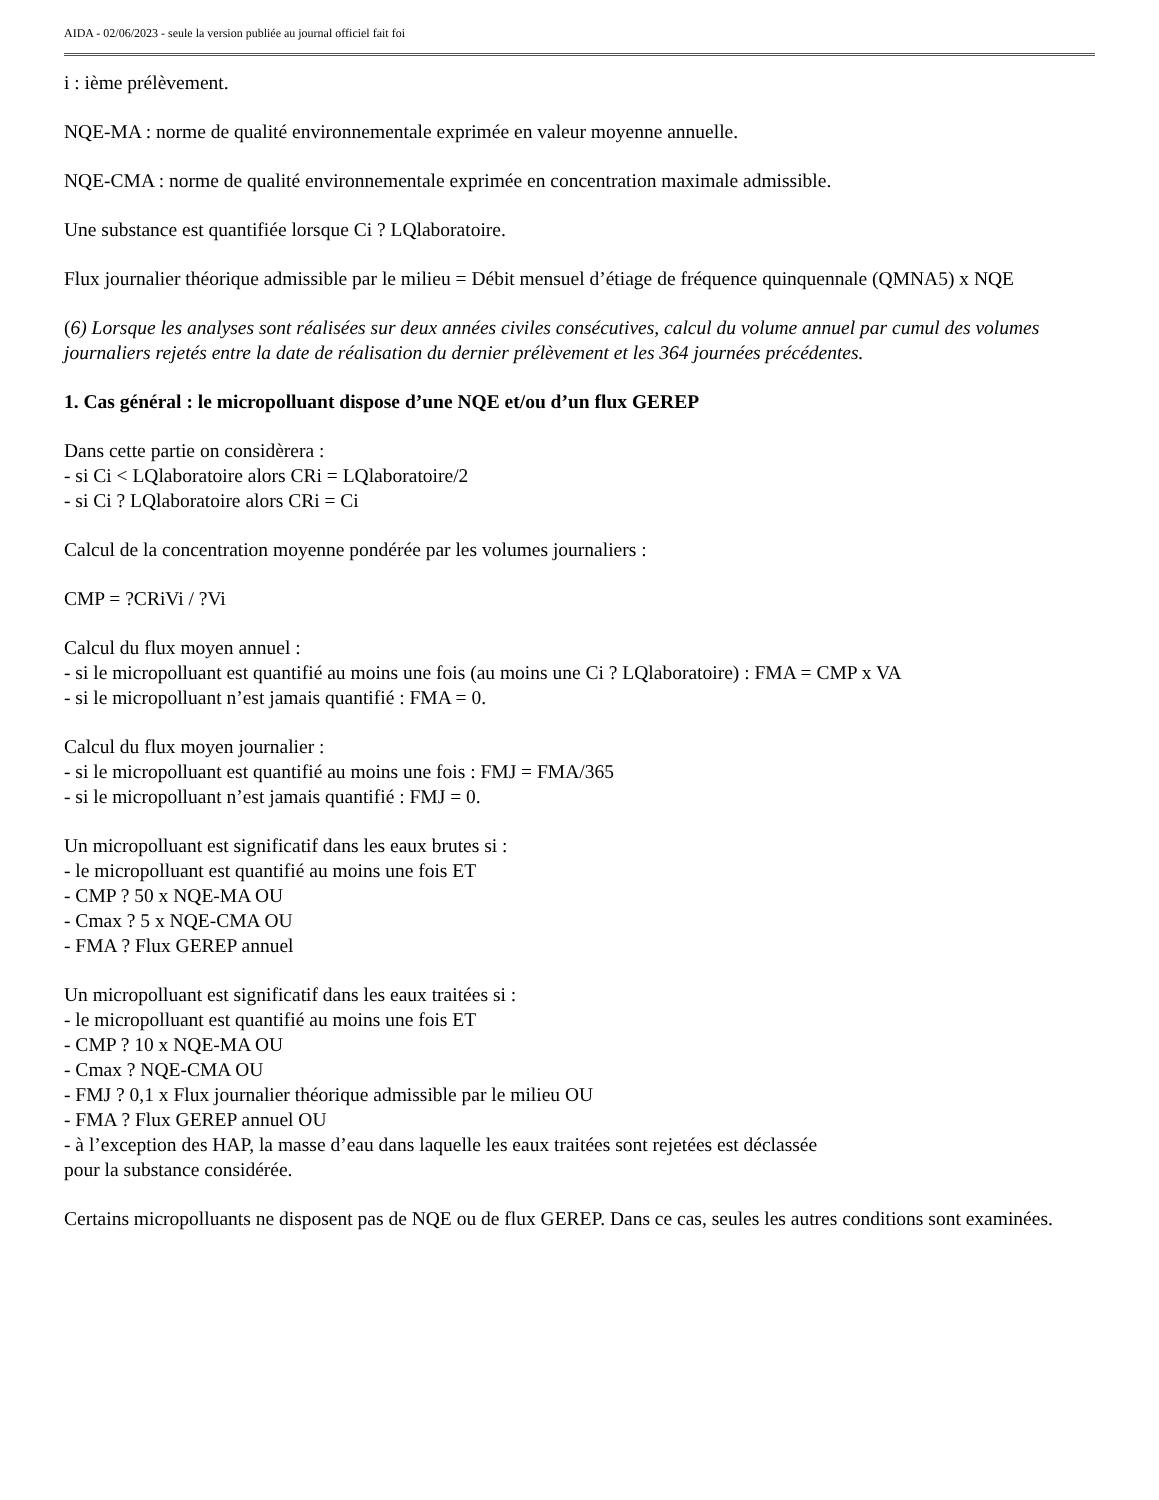AIDA - 02/06/2023 - seule la version publiée au journal officiel fait foi
i : ième prélèvement.
NQE-MA : norme de qualité environnementale exprimée en valeur moyenne annuelle.
NQE-CMA : norme de qualité environnementale exprimée en concentration maximale admissible.
Une substance est quantifiée lorsque Ci ? LQlaboratoire.
Flux journalier théorique admissible par le milieu = Débit mensuel d’étiage de fréquence quinquennale (QMNA5) x NQE
(6) Lorsque les analyses sont réalisées sur deux années civiles consécutives, calcul du volume annuel par cumul des volumes journaliers rejetés entre la date de réalisation du dernier prélèvement et les 364 journées précédentes.
1. Cas général : le micropolluant dispose d’une NQE et/ou d’un flux GEREP
Dans cette partie on considèrera :
- si Ci < LQlaboratoire alors CRi = LQlaboratoire/2
- si Ci ? LQlaboratoire alors CRi = Ci
Calcul de la concentration moyenne pondérée par les volumes journaliers :
CMP = ?CRiVi / ?Vi
Calcul du flux moyen annuel :
- si le micropolluant est quantifié au moins une fois (au moins une Ci ? LQlaboratoire) : FMA = CMP x VA
- si le micropolluant n’est jamais quantifié : FMA = 0.
Calcul du flux moyen journalier :
- si le micropolluant est quantifié au moins une fois : FMJ = FMA/365
- si le micropolluant n’est jamais quantifié : FMJ = 0.
Un micropolluant est significatif dans les eaux brutes si :
- le micropolluant est quantifié au moins une fois ET
- CMP ? 50 x NQE-MA OU
- Cmax ? 5 x NQE-CMA OU
- FMA ? Flux GEREP annuel
Un micropolluant est significatif dans les eaux traitées si :
- le micropolluant est quantifié au moins une fois ET
- CMP ? 10 x NQE-MA OU
- Cmax ? NQE-CMA OU
- FMJ ? 0,1 x Flux journalier théorique admissible par le milieu OU
- FMA ? Flux GEREP annuel OU
- à l’exception des HAP, la masse d’eau dans laquelle les eaux traitées sont rejetées est déclassée
pour la substance considérée.
Certains micropolluants ne disposent pas de NQE ou de flux GEREP. Dans ce cas, seules les autres conditions sont examinées.